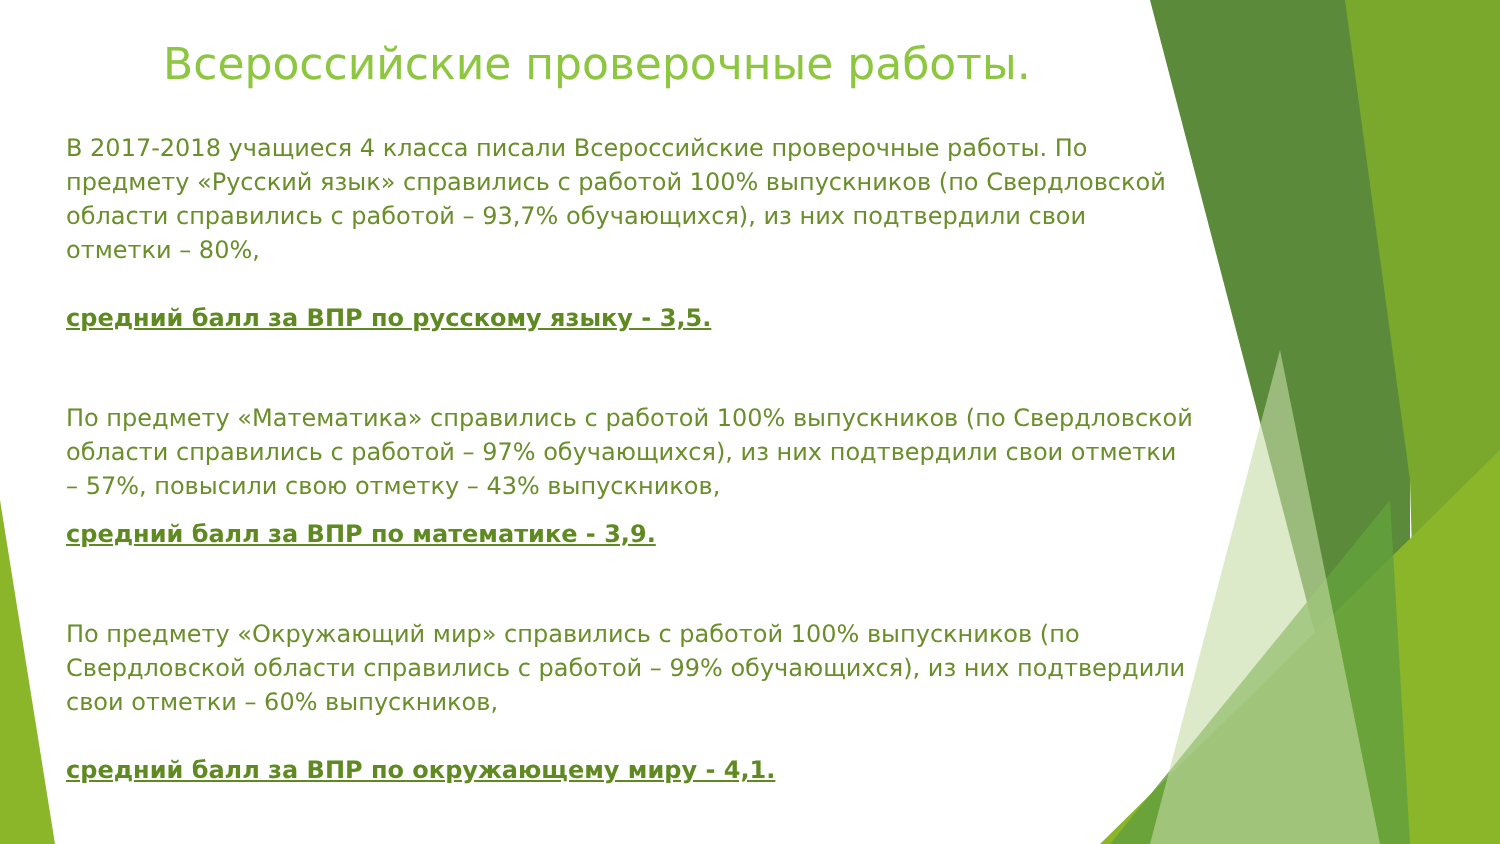Всероссийские проверочные работы.
В 2017-2018 учащиеся 4 класса писали Всероссийские проверочные работы. По предмету «Русский язык» справились с работой 100% выпускников (по Свердловской области справились с работой – 93,7% обучающихся), из них подтвердили свои отметки – 80%,
средний балл за ВПР по русскому языку - 3,5.
По предмету «Математика» справились с работой 100% выпускников (по Свердловской области справились с работой – 97% обучающихся), из них подтвердили свои отметки – 57%, повысили свою отметку – 43% выпускников,
средний балл за ВПР по математике - 3,9.
По предмету «Окружающий мир» справились с работой 100% выпускников (по Свердловской области справились с работой – 99% обучающихся), из них подтвердили свои отметки – 60% выпускников,
средний балл за ВПР по окружающему миру - 4,1.